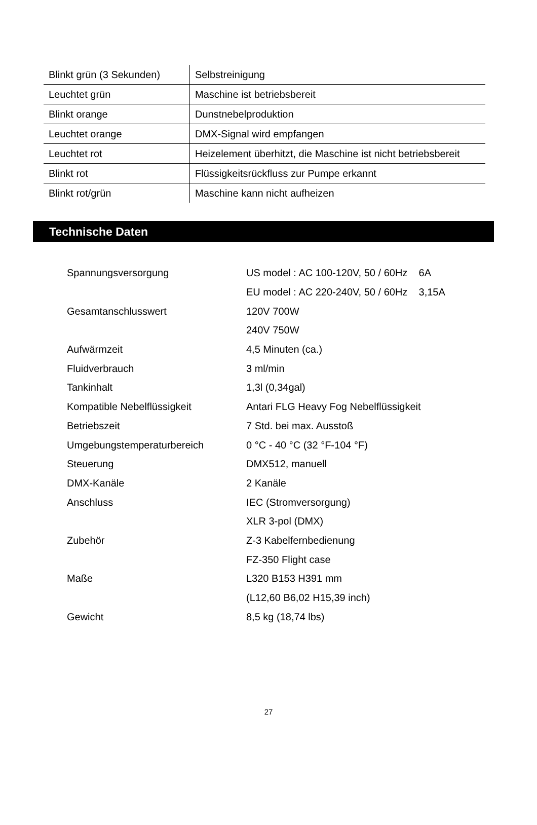| Blinkt grün (3 Sekunden) | Selbstreinigung |
| Leuchtet grün | Maschine ist betriebsbereit |
| Blinkt orange | Dunstnebelproduktion |
| Leuchtet orange | DMX-Signal wird empfangen |
| Leuchtet rot | Heizelement überhitzt, die Maschine ist nicht betriebsbereit |
| Blinkt rot | Flüssigkeitsrückfluss zur Pumpe erkannt |
| Blinkt rot/grün | Maschine kann nicht aufheizen |
Technische Daten
| Spannungsversorgung | US model : AC 100-120V, 50 / 60Hz 6A |
| | EU model : AC 220-240V, 50 / 60Hz 3,15A |
| Gesamtanschlusswert | 120V 700W |
| | 240V 750W |
| Aufwärmzeit | 4,5 Minuten (ca.) |
| Fluidverbrauch | 3 ml/min |
| Tankinhalt | 1,3l (0,34gal) |
| Kompatible Nebelflüssigkeit | Antari FLG Heavy Fog Nebelflüssigkeit |
| Betriebszeit | 7 Std. bei max. Ausstoß |
| Umgebungstemperaturbereich | 0 °C - 40 °C (32 °F-104 °F) |
| Steuerung | DMX512, manuell |
| DMX-Kanäle | 2 Kanäle |
| Anschluss | IEC (Stromversorgung) |
| | XLR 3-pol (DMX) |
| Zubehör | Z-3 Kabelfernbedienung |
| | FZ-350 Flight case |
| Maße | L320 B153 H391 mm |
| | (L12,60 B6,02 H15,39 inch) |
| Gewicht | 8,5 kg (18,74 lbs) |
27